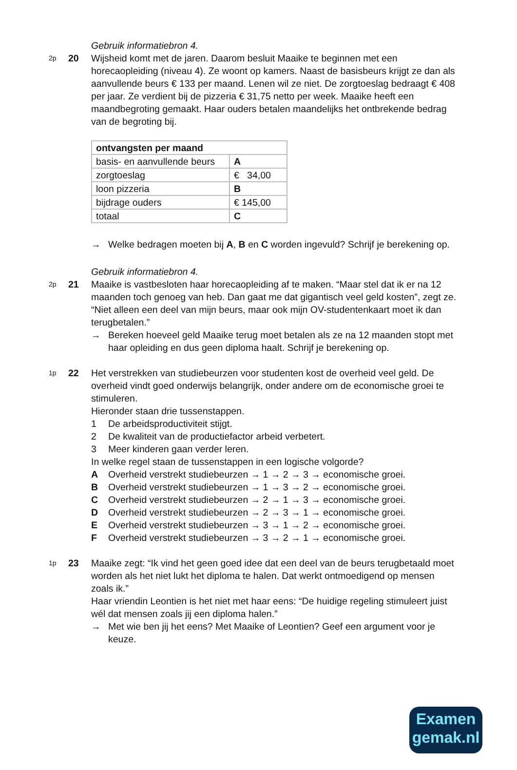Gebruik informatiebron 4.
2p
20 Wijsheid komt met de jaren. Daarom besluit Maaike te beginnen met een horecaopleiding (niveau 4). Ze woont op kamers. Naast de basisbeurs krijgt ze dan als aanvullende beurs € 133 per maand. Lenen wil ze niet. De zorgtoeslag bedraagt € 408 per jaar. Ze verdient bij de pizzeria € 31,75 netto per week. Maaike heeft een maandbegroting gemaakt. Haar ouders betalen maandelijks het ontbrekende bedrag van de begroting bij.
| ontvangsten per maand | |
| basis- en aanvullende beurs | A |
| zorgtoeslag | € 34,00 |
| loon pizzeria | B |
| bijdrage ouders | € 145,00 |
| totaal | C |
→ Welke bedragen moeten bij A, B en C worden ingevuld? Schrijf je berekening op.
Gebruik informatiebron 4.
2p
21 Maaike is vastbesloten haar horecaopleiding af te maken. “Maar stel dat ik er na 12 maanden toch genoeg van heb. Dan gaat me dat gigantisch veel geld kosten”, zegt ze. “Niet alleen een deel van mijn beurs, maar ook mijn OV-studentenkaart moet ik dan terugbetalen.”
→ Bereken hoeveel geld Maaike terug moet betalen als ze na 12 maanden stopt met haar opleiding en dus geen diploma haalt. Schrijf je berekening op.
1p
22 Het verstrekken van studiebeurzen voor studenten kost de overheid veel geld. De overheid vindt goed onderwijs belangrijk, onder andere om de economische groei te stimuleren.
Hieronder staan drie tussenstappen.
1 De arbeidsproductiviteit stijgt.
2 De kwaliteit van de productiefactor arbeid verbetert.
3 Meer kinderen gaan verder leren.
In welke regel staan de tussenstappen in een logische volgorde?
A Overheid verstrekt studiebeurzen → 1 → 2 → 3 → economische groei.
B Overheid verstrekt studiebeurzen → 1 → 3 → 2 → economische groei.
C Overheid verstrekt studiebeurzen → 2 → 1 → 3 → economische groei.
D Overheid verstrekt studiebeurzen → 2 → 3 → 1 → economische groei.
E Overheid verstrekt studiebeurzen → 3 → 1 → 2 → economische groei.
F Overheid verstrekt studiebeurzen → 3 → 2 → 1 → economische groei.
1p
23 Maaike zegt: “Ik vind het geen goed idee dat een deel van de beurs terugbetaald moet worden als het niet lukt het diploma te halen. Dat werkt ontmoedigend op mensen zoals ik.”
Haar vriendin Leontien is het niet met haar eens: “De huidige regeling stimuleert juist wél dat mensen zoals jij een diploma halen.”
→ Met wie ben jij het eens? Met Maaike of Leontien? Geef een argument voor je keuze.
Examen
gemak.nl